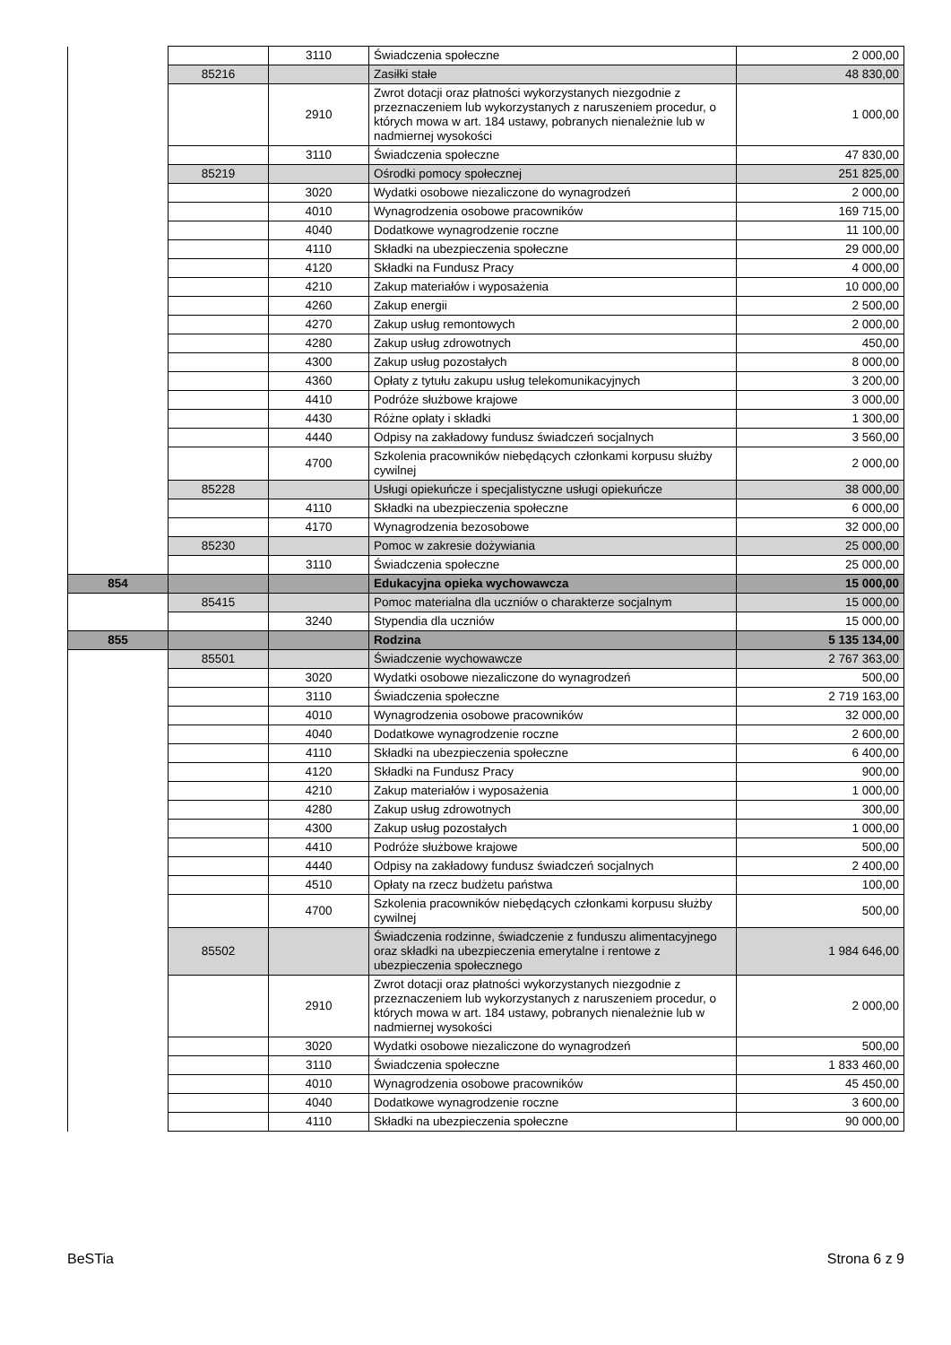| | | 3110 | Świadczenia społeczne | 2 000,00 |
| | 85216 | | Zasiłki stałe | 48 830,00 |
| | | 2910 | Zwrot dotacji oraz płatności wykorzystanych niezgodnie z przeznaczeniem lub wykorzystanych z naruszeniem procedur, o których mowa w art. 184 ustawy, pobranych nienależnie lub w nadmiernej wysokości | 1 000,00 |
| | | 3110 | Świadczenia społeczne | 47 830,00 |
| | 85219 | | Ośrodki pomocy społecznej | 251 825,00 |
| | | 3020 | Wydatki osobowe niezaliczone do wynagrodzeń | 2 000,00 |
| | | 4010 | Wynagrodzenia osobowe pracowników | 169 715,00 |
| | | 4040 | Dodatkowe wynagrodzenie roczne | 11 100,00 |
| | | 4110 | Składki na ubezpieczenia społeczne | 29 000,00 |
| | | 4120 | Składki na Fundusz Pracy | 4 000,00 |
| | | 4210 | Zakup materiałów i wyposażenia | 10 000,00 |
| | | 4260 | Zakup energii | 2 500,00 |
| | | 4270 | Zakup usług remontowych | 2 000,00 |
| | | 4280 | Zakup usług zdrowotnych | 450,00 |
| | | 4300 | Zakup usług pozostałych | 8 000,00 |
| | | 4360 | Opłaty z tytułu zakupu usług telekomunikacyjnych | 3 200,00 |
| | | 4410 | Podróże służbowe krajowe | 3 000,00 |
| | | 4430 | Różne opłaty i składki | 1 300,00 |
| | | 4440 | Odpisy na zakładowy fundusz świadczeń socjalnych | 3 560,00 |
| | | 4700 | Szkolenia pracowników niebędących członkami korpusu służby cywilnej | 2 000,00 |
| | 85228 | | Usługi opiekuńcze i specjalistyczne usługi opiekuńcze | 38 000,00 |
| | | 4110 | Składki na ubezpieczenia społeczne | 6 000,00 |
| | | 4170 | Wynagrodzenia bezosobowe | 32 000,00 |
| | 85230 | | Pomoc w zakresie dożywiania | 25 000,00 |
| | | 3110 | Świadczenia społeczne | 25 000,00 |
| 854 | | | Edukacyjna opieka wychowawcza | 15 000,00 |
| | 85415 | | Pomoc materialna dla uczniów o charakterze socjalnym | 15 000,00 |
| | | 3240 | Stypendia dla uczniów | 15 000,00 |
| 855 | | | Rodzina | 5 135 134,00 |
| | 85501 | | Świadczenie wychowawcze | 2 767 363,00 |
| | | 3020 | Wydatki osobowe niezaliczone do wynagrodzeń | 500,00 |
| | | 3110 | Świadczenia społeczne | 2 719 163,00 |
| | | 4010 | Wynagrodzenia osobowe pracowników | 32 000,00 |
| | | 4040 | Dodatkowe wynagrodzenie roczne | 2 600,00 |
| | | 4110 | Składki na ubezpieczenia społeczne | 6 400,00 |
| | | 4120 | Składki na Fundusz Pracy | 900,00 |
| | | 4210 | Zakup materiałów i wyposażenia | 1 000,00 |
| | | 4280 | Zakup usług zdrowotnych | 300,00 |
| | | 4300 | Zakup usług pozostałych | 1 000,00 |
| | | 4410 | Podróże służbowe krajowe | 500,00 |
| | | 4440 | Odpisy na zakładowy fundusz świadczeń socjalnych | 2 400,00 |
| | | 4510 | Opłaty na rzecz budżetu państwa | 100,00 |
| | | 4700 | Szkolenia pracowników niebędących członkami korpusu służby cywilnej | 500,00 |
| | 85502 | | Świadczenia rodzinne, świadczenie z funduszu alimentacyjnego oraz składki na ubezpieczenia emerytalne i rentowe z ubezpieczenia społecznego | 1 984 646,00 |
| | | 2910 | Zwrot dotacji oraz płatności wykorzystanych niezgodnie z przeznaczeniem lub wykorzystanych z naruszeniem procedur, o których mowa w art. 184 ustawy, pobranych nienależnie lub w nadmiernej wysokości | 2 000,00 |
| | | 3020 | Wydatki osobowe niezaliczone do wynagrodzeń | 500,00 |
| | | 3110 | Świadczenia społeczne | 1 833 460,00 |
| | | 4010 | Wynagrodzenia osobowe pracowników | 45 450,00 |
| | | 4040 | Dodatkowe wynagrodzenie roczne | 3 600,00 |
| | | 4110 | Składki na ubezpieczenia społeczne | 90 000,00 |
BeSTia Strona 6 z 9